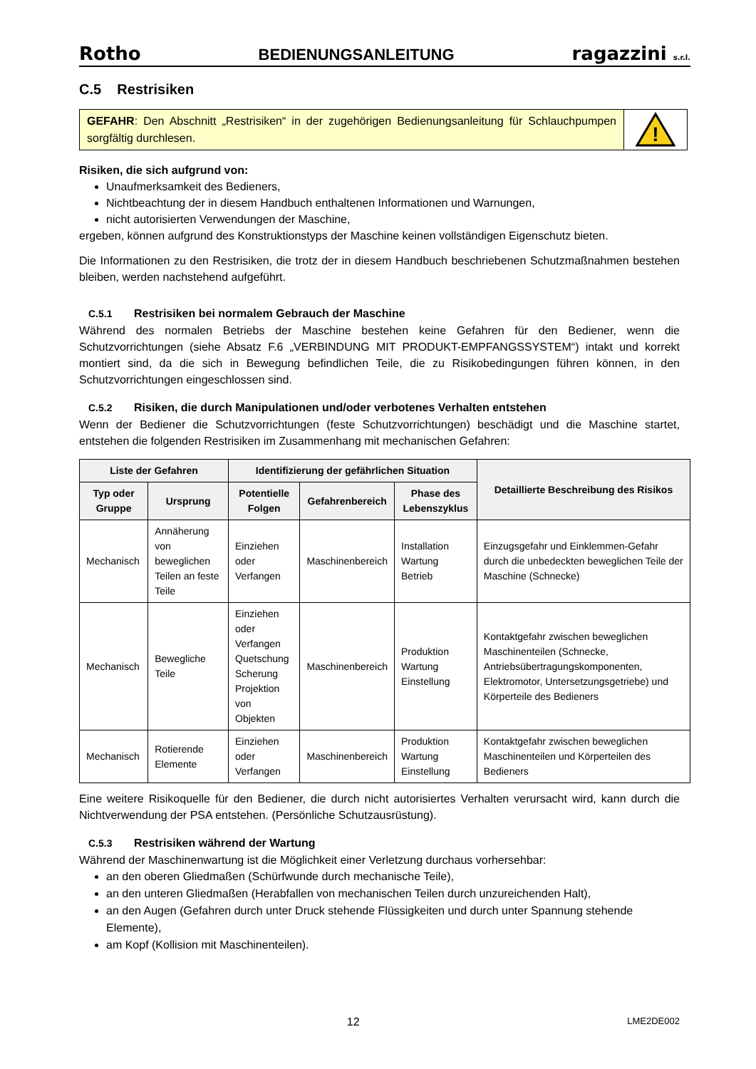Rotho BEDIENUNGSANLEITUNG ragazzini s.r.l.
C.5 Restrisiken
GEFAHR: Den Abschnitt „Restrisiken“ in der zugehörigen Bedienungsanleitung für Schlauchpumpen sorgfältig durchlesen.
!
Risiken, die sich aufgrund von:
Unaufmerksamkeit des Bedieners,
Nichtbeachtung der in diesem Handbuch enthaltenen Informationen und Warnungen,
nicht autorisierten Verwendungen der Maschine,
ergeben, können aufgrund des Konstruktionstyps der Maschine keinen vollständigen Eigenschutz bieten.
Die Informationen zu den Restrisiken, die trotz der in diesem Handbuch beschriebenen Schutzmaßnahmen bestehen bleiben, werden nachstehend aufgeführt.
C.5.1 Restrisiken bei normalem Gebrauch der Maschine
Während des normalen Betriebs der Maschine bestehen keine Gefahren für den Bediener, wenn die Schutzvorrichtungen (siehe Absatz F.6 „VERBINDUNG MIT PRODUKT-EMPFANGSSYSTEM“) intakt und korrekt montiert sind, da die sich in Bewegung befindlichen Teile, die zu Risikobedingungen führen können, in den Schutzvorrichtungen eingeschlossen sind.
C.5.2 Risiken, die durch Manipulationen und/oder verbotenes Verhalten entstehen
Wenn der Bediener die Schutzvorrichtungen (feste Schutzvorrichtungen) beschädigt und die Maschine startet, entstehen die folgenden Restrisiken im Zusammenhang mit mechanischen Gefahren:
| Liste der Gefahren | | Identifizierung der gefährlichen Situation | | | Detaillierte Beschreibung des Risikos |
| --- | --- | --- | --- | --- | --- |
| Typ oder Gruppe | Ursprung | Potentielle Folgen | Gefahrenbereich | Phase des Lebenszyklus | |
| Mechanisch | Annäherung von beweglichen Teilen an feste Teile | Einziehen oder Verfangen | Maschinenbereich | Installation Wartung Betrieb | Einzugsgefahr und Einklemmen-Gefahr durch die unbedeckten beweglichen Teile der Maschine (Schnecke) |
| Mechanisch | Bewegliche Teile | Einziehen oder Verfangen Quetschung Scherung Projektion von Objekten | Maschinenbereich | Produktion Wartung Einstellung | Kontaktgefahr zwischen beweglichen Maschinenteilen (Schnecke, Antriebsübertragungskomponenten, Elektromotor, Untersetzungsgetriebe) und Körperteile des Bedieners |
| Mechanisch | Rotierende Elemente | Einziehen oder Verfangen | Maschinenbereich | Produktion Wartung Einstellung | Kontaktgefahr zwischen beweglichen Maschinenteilen und Körperteilen des Bedieners |
Eine weitere Risikoquelle für den Bediener, die durch nicht autorisiertes Verhalten verursacht wird, kann durch die Nichtverwendung der PSA entstehen. (Persönliche Schutzausrüstung).
C.5.3 Restrisiken während der Wartung
Während der Maschinenwartung ist die Möglichkeit einer Verletzung durchaus vorhersehbar:
an den oberen Gliedmaßen (Schürfwunde durch mechanische Teile),
an den unteren Gliedmaßen (Herabfallen von mechanischen Teilen durch unzureichenden Halt),
an den Augen (Gefahren durch unter Druck stehende Flüssigkeiten und durch unter Spannung stehende Elemente),
am Kopf (Kollision mit Maschinenteilen).
12 LME2DE002